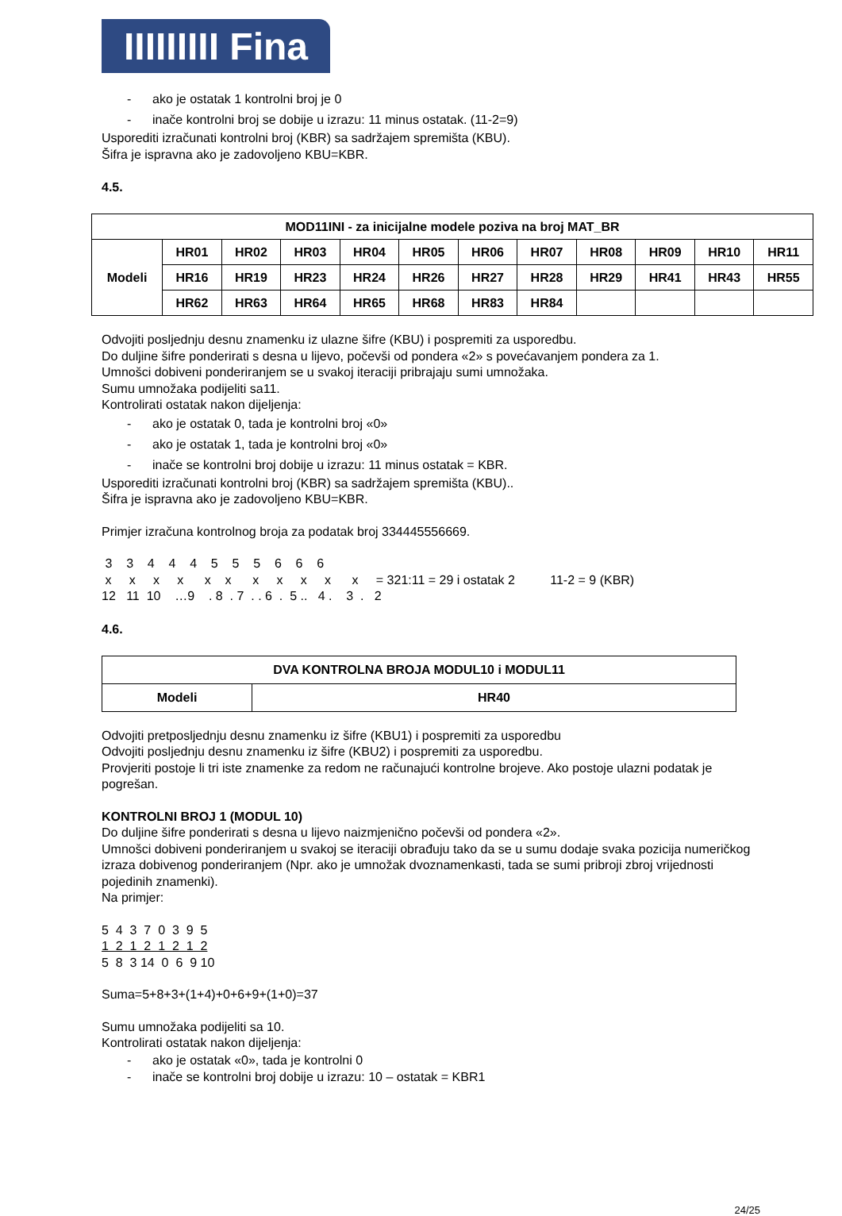IIIIIIIII Fina
- ako je ostatak 1 kontrolni broj je 0
- inače kontrolni broj se dobije u izrazu: 11 minus ostatak. (11-2=9)
Usporediti izračunati kontrolni broj (KBR) sa sadržajem spremišta (KBU).
Šifra je ispravna ako je zadovoljeno KBU=KBR.
4.5.
| MOD11INI - za inicijalne modele poziva na broj MAT_BR | | | | | | | | | | | |
| Modeli | HR01 | HR02 | HR03 | HR04 | HR05 | HR06 | HR07 | HR08 | HR09 | HR10 | HR11 |
| | HR16 | HR19 | HR23 | HR24 | HR26 | HR27 | HR28 | HR29 | HR41 | HR43 | HR55 |
| | HR62 | HR63 | HR64 | HR65 | HR68 | HR83 | HR84 | | | | |
Odvojiti posljednju desnu znamenku iz ulazne šifre (KBU) i pospremiti za usporedbu.
Do duljine šifre ponderirati s desna u lijevo, počevši od pondera «2» s povećavanjem pondera za 1.
Umnošci dobiveni ponderiranjem se u svakoj iteraciji pribrajaju sumi umnožaka.
Sumu umnožaka podijeliti sa11.
Kontrolirati ostatak nakon dijeljenja:
- ako je ostatak 0, tada je kontrolni broj «0»
- ako je ostatak 1, tada je kontrolni broj «0»
- inače se kontrolni broj dobije u izrazu: 11 minus ostatak = KBR.
Usporediti izračunati kontrolni broj (KBR) sa sadržajem spremišta (KBU)..
Šifra je ispravna ako je zadovoljeno KBU=KBR.
Primjer izračuna kontrolnog broja za podatak broj 334445556669.
3 3 4 4 4 5 5 5 6 6 6 x x x x x x x x x x x = 321:11 = 29 i ostatak 2 11-2 = 9 (KBR) 12 11 10 …9 . 8 . 7 . . 6 . 5 .. 4 . 3 . 2
4.6.
| DVA KONTROLNA BROJA MODUL10 i MODUL11 | |
| Modeli | HR40 |
Odvojiti pretposljednju desnu znamenku iz šifre (KBU1) i pospremiti za usporedbu
Odvojiti posljednju desnu znamenku iz šifre (KBU2) i pospremiti za usporedbu.
Provjeriti postoje li tri iste znamenke za redom ne računajući kontrolne brojeve. Ako postoje ulazni podatak je pogrešan.
KONTROLNI BROJ 1 (MODUL 10)
Do duljine šifre ponderirati s desna u lijevo naizmjenično počevši od pondera «2».
Umnošci dobiveni ponderiranjem u svakoj se iteraciji obrađuju tako da se u sumu dodaje svaka pozicija numeričkog izraza dobivenog ponderiranjem (Npr. ako je umnožak dvoznamenkasti, tada se sumi pribroji zbroj vrijednosti pojedinih znamenki).
Na primjer:
5 4 3 7 0 3 9 5 1 2 1 2 1 2 1 2 5 8 3 14 0 6 9 10
Suma=5+8+3+(1+4)+0+6+9+(1+0)=37
Sumu umnožaka podijeliti sa 10.
Kontrolirati ostatak nakon dijeljenja:
- ako je ostatak «0», tada je kontrolni 0
- inače se kontrolni broj dobije u izrazu: 10 – ostatak = KBR1
24/25